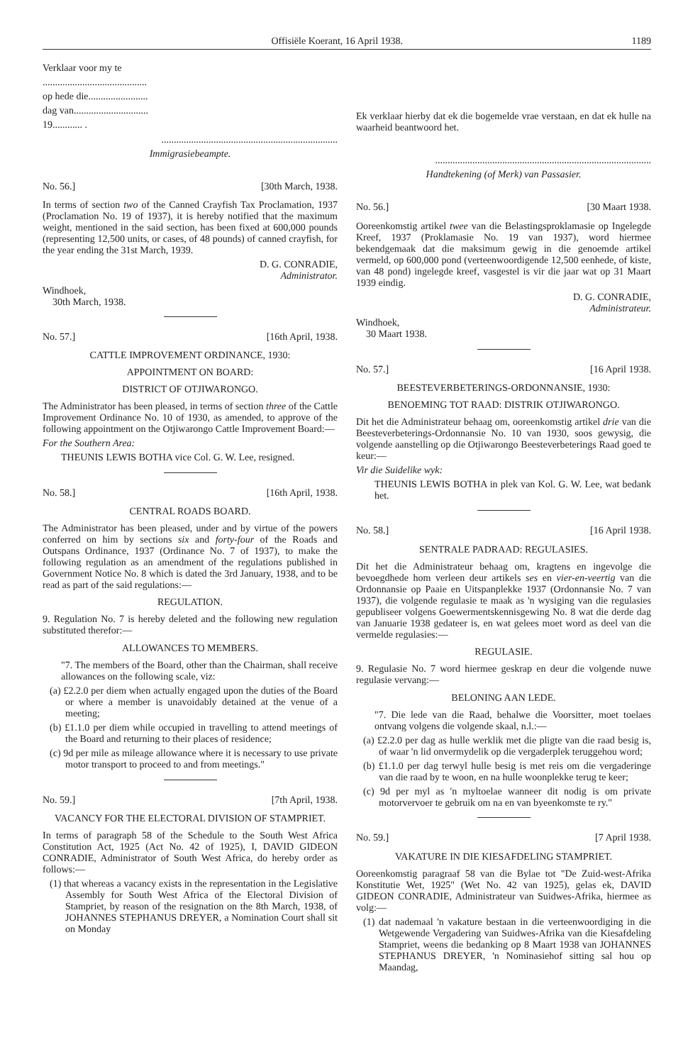Offisiële Koerant, 16 April 1938. 1189
Verklaar voor my te
..........................................
op hede die........................
dag van..............................
19............ .
.......................................................................
Immigrasiebeampte.
No. 56.] [30th March, 1938.
In terms of section two of the Canned Crayfish Tax Proclamation, 1937 (Proclamation No. 19 of 1937), it is hereby notified that the maximum weight, mentioned in the said section, has been fixed at 600,000 pounds (representing 12,500 units, or cases, of 48 pounds) of canned crayfish, for the year ending the 31st March, 1939.
D. G. CONRADIE,
Administrator.
Windhoek,
30th March, 1938.
No. 57.] [16th April, 1938.
CATTLE IMPROVEMENT ORDINANCE, 1930:
APPOINTMENT ON BOARD:
DISTRICT OF OTJIWARONGO.
The Administrator has been pleased, in terms of section three of the Cattle Improvement Ordinance No. 10 of 1930, as amended, to approve of the following appointment on the Otjiwarongo Cattle Improvement Board:—
For the Southern Area:
THEUNIS LEWIS BOTHA vice Col. G. W. Lee, resigned.
No. 58.] [16th April, 1938.
CENTRAL ROADS BOARD.
The Administrator has been pleased, under and by virtue of the powers conferred on him by sections six and forty-four of the Roads and Outspans Ordinance, 1937 (Ordinance No. 7 of 1937), to make the following regulation as an amendment of the regulations published in Government Notice No. 8 which is dated the 3rd January, 1938, and to be read as part of the said regulations:—
REGULATION.
9. Regulation No. 7 is hereby deleted and the following new regulation substituted therefor:—
ALLOWANCES TO MEMBERS.
"7. The members of the Board, other than the Chairman, shall receive allowances on the following scale, viz:
(a) £2.2.0 per diem when actually engaged upon the duties of the Board or where a member is unavoidably detained at the venue of a meeting;
(b) £1.1.0 per diem while occupied in travelling to attend meetings of the Board and returning to their places of residence;
(c) 9d per mile as mileage allowance where it is necessary to use private motor transport to proceed to and from meetings."
No. 59.] [7th April, 1938.
VACANCY FOR THE ELECTORAL DIVISION OF STAMPRIET.
In terms of paragraph 58 of the Schedule to the South West Africa Constitution Act, 1925 (Act No. 42 of 1925), I, DAVID GIDEON CONRADIE, Administrator of South West Africa, do hereby order as follows:—
(1) that whereas a vacancy exists in the representation in the Legislative Assembly for South West Africa of the Electoral Division of Stampriet, by reason of the resignation on the 8th March, 1938, of JOHANNES STEPHANUS DREYER, a Nomination Court shall sit on Monday
Ek verklaar hierby dat ek die bogemelde vrae verstaan, en dat ek hulle na waarheid beantwoord het.
.......................................................................................
Handtekening (of Merk) van Passasier.
No. 56.] [30 Maart 1938.
Ooreenkomstig artikel twee van die Belastingsproklamasie op Ingelegde Kreef, 1937 (Proklamasie No. 19 van 1937), word hiermee bekendgemaak dat die maksimum gewig in die genoemde artikel vermeld, op 600,000 pond (verteenwoordigende 12,500 eenhede, of kiste, van 48 pond) ingelegde kreef, vasgestel is vir die jaar wat op 31 Maart 1939 eindig.
D. G. CONRADIE,
Administrateur.
Windhoek,
30 Maart 1938.
No. 57.] [16 April 1938.
BEESTEVERBETERINGS-ORDONNANSIE, 1930:
BENOEMING TOT RAAD: DISTRIK OTJIWARONGO.
Dit het die Administrateur behaag om, ooreenkomstig artikel drie van die Beesteverbeterings-Ordonnansie No. 10 van 1930, soos gewysig, die volgende aanstelling op die Otjiwarongo Beesteverbeterings Raad goed te keur:—
Vir die Suidelike wyk:
THEUNIS LEWIS BOTHA in plek van Kol. G. W. Lee, wat bedank het.
No. 58.] [16 April 1938.
SENTRALE PADRAAD: REGULASIES.
Dit het die Administrateur behaag om, kragtens en ingevolge die bevoegdhede hom verleen deur artikels ses en vier-en-veertig van die Ordonnansie op Paaie en Uitspanplekke 1937 (Ordonnansie No. 7 van 1937), die volgende regulasie te maak as 'n wysiging van die regulasies gepubliseer volgens Goewermentskennisgewing No. 8 wat die derde dag van Januarie 1938 gedateer is, en wat gelees moet word as deel van die vermelde regulasies:—
REGULASIE.
9. Regulasie No. 7 word hiermee geskrap en deur die volgende nuwe regulasie vervang:—
BELONING AAN LEDE.
"7. Die lede van die Raad, behalwe die Voorsitter, moet toelaes ontvang volgens die volgende skaal, n.l.:—
(a) £2.2.0 per dag as hulle werklik met die pligte van die raad besig is, of waar 'n lid onvermydelik op die vergaderplek teruggehou word;
(b) £1.1.0 per dag terwyl hulle besig is met reis om die vergaderinge van die raad by te woon, en na hulle woonplekke terug te keer;
(c) 9d per myl as 'n myltoelae wanneer dit nodig is om private motorvervoer te gebruik om na en van byeenkomste te ry."
No. 59.] [7 April 1938.
VAKATURE IN DIE KIESAFDELING STAMPRIET.
Ooreenkomstig paragraaf 58 van die Bylae tot "De Zuid-west-Afrika Konstitutie Wet, 1925" (Wet No. 42 van 1925), gelas ek, DAVID GIDEON CONRADIE, Administrateur van Suidwes-Afrika, hiermee as volg:—
(1) dat nademaal 'n vakature bestaan in die verteenwoordiging in die Wetgewende Vergadering van Suidwes-Afrika van die Kiesafdeling Stampriet, weens die bedanking op 8 Maart 1938 van JOHANNES STEPHANUS DREYER, 'n Nominasiehof sitting sal hou op Maandag,